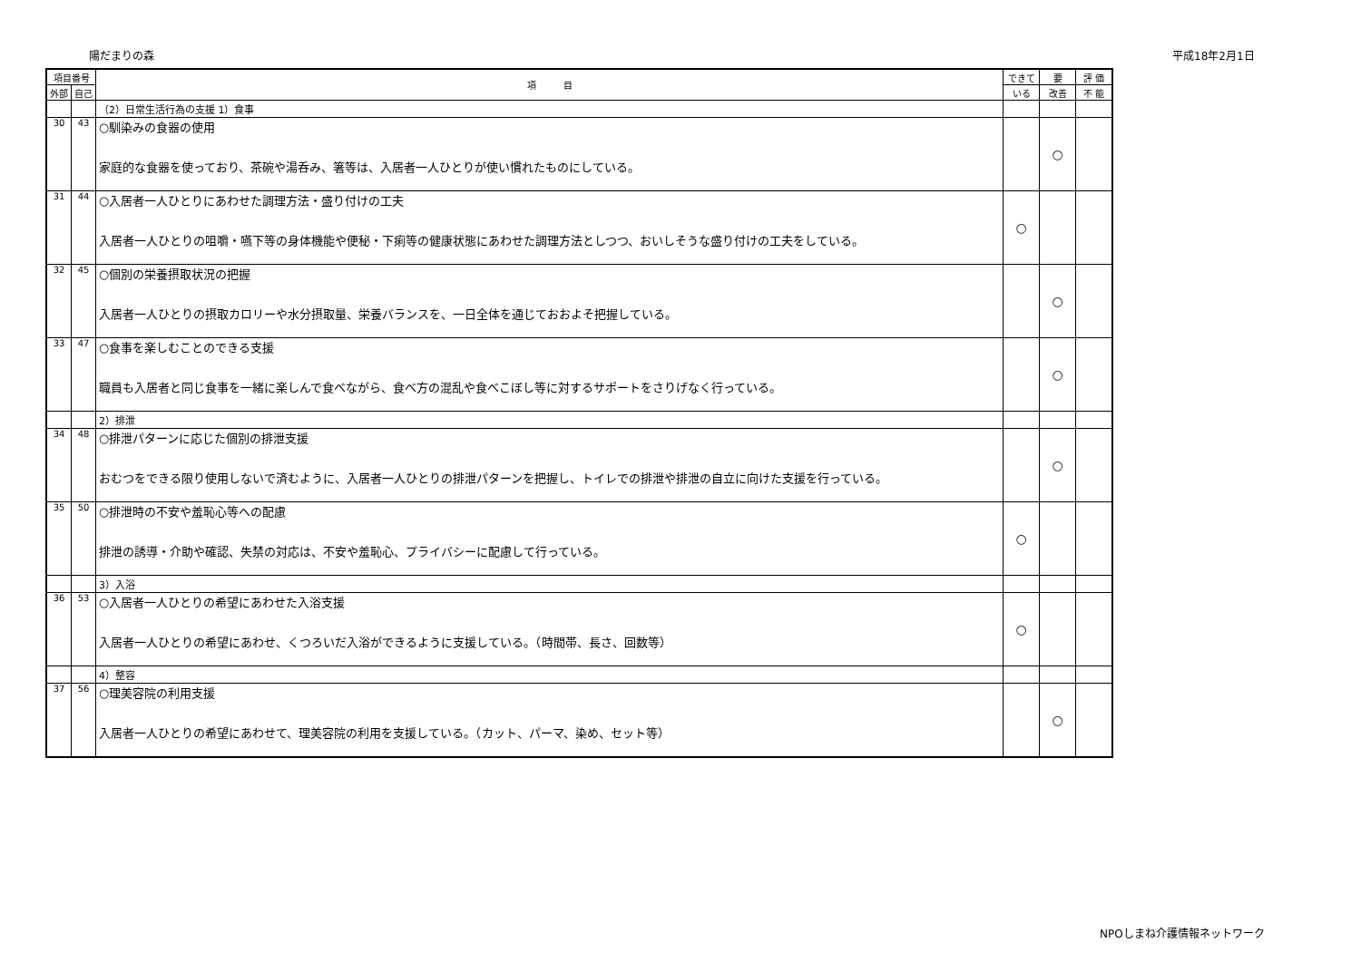陽だまりの森 平成18年2月1日
| 項目番号 | | 項 目 | できて | 要 | 評 価 |
| --- | --- | --- | --- | --- | --- |
| 外部 | 自己 | | いる | 改善 | 不 能 |
| | | （2）日常生活行為の支援 1）食事 | | | |
| 30 | 43 | ○馴染みの食器の使用 家庭的な食器を使っており、茶碗や湯呑み、箸等は、入居者一人ひとりが使い慣れたものにしている。 | | ○ | |
| 31 | 44 | ○入居者一人ひとりにあわせた調理方法・盛り付けの工夫 入居者一人ひとりの咀嚼・嚥下等の身体機能や便秘・下痢等の健康状態にあわせた調理方法としつつ、おいしそうな盛り付けの工夫をしている。 | ○ | | |
| 32 | 45 | ○個別の栄養摂取状況の把握 入居者一人ひとりの摂取カロリーや水分摂取量、栄養バランスを、一日全体を通じておおよそ把握している。 | | ○ | |
| 33 | 47 | ○食事を楽しむことのできる支援 職員も入居者と同じ食事を一緒に楽しんで食べながら、食べ方の混乱や食べこぼし等に対するサポートをさりげなく行っている。 | | ○ | |
| | | 2）排泄 | | | |
| 34 | 48 | ○排泄パターンに応じた個別の排泄支援 おむつをできる限り使用しないで済むように、入居者一人ひとりの排泄パターンを把握し、トイレでの排泄や排泄の自立に向けた支援を行っている。 | | ○ | |
| 35 | 50 | ○排泄時の不安や羞恥心等への配慮 排泄の誘導・介助や確認、失禁の対応は、不安や羞恥心、プライバシーに配慮して行っている。 | ○ | | |
| | | 3）入浴 | | | |
| 36 | 53 | ○入居者一人ひとりの希望にあわせた入浴支援 入居者一人ひとりの希望にあわせ、くつろいだ入浴ができるように支援している。（時間帯、長さ、回数等） | ○ | | |
| | | 4）整容 | | | |
| 37 | 56 | ○理美容院の利用支援 入居者一人ひとりの希望にあわせて、理美容院の利用を支援している。（カット、パーマ、染め、セット等） | | ○ | |
NPOしまね介護情報ネットワーク